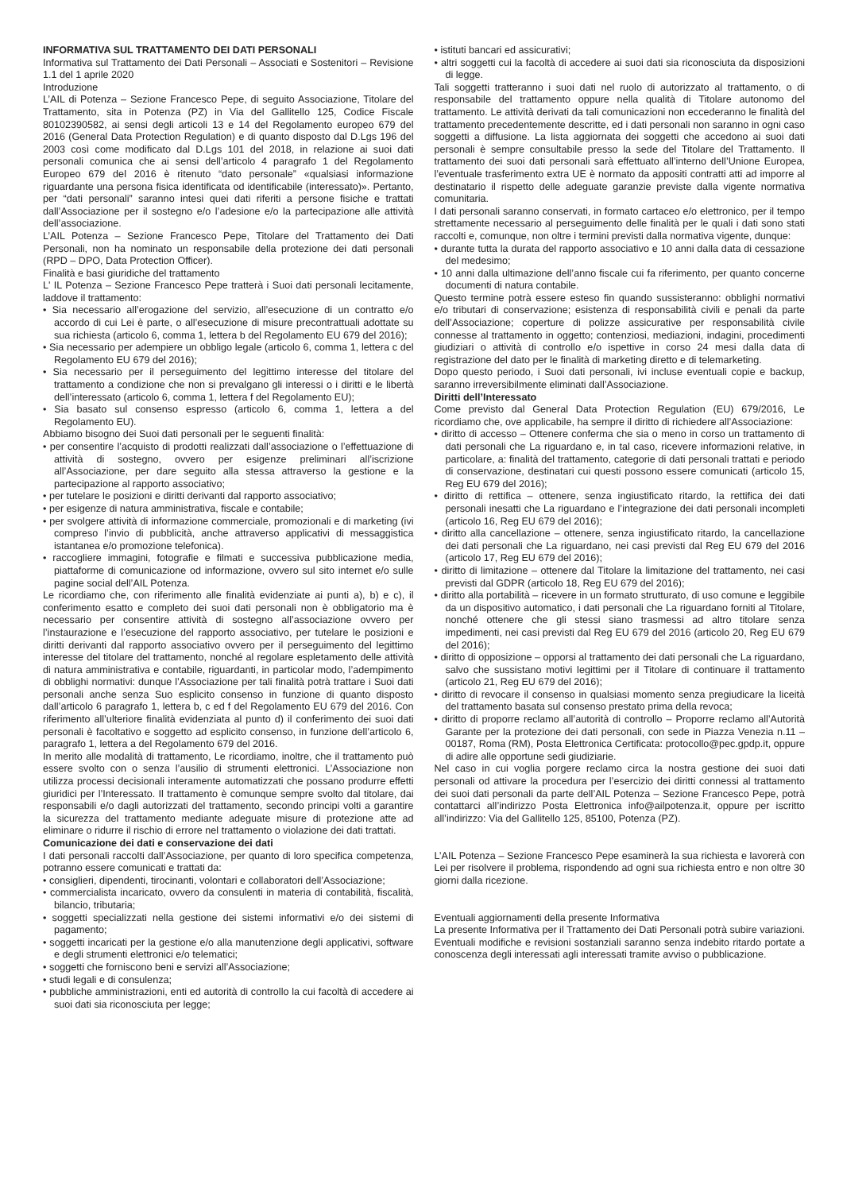INFORMATIVA SUL TRATTAMENTO DEI DATI PERSONALI
Informativa sul Trattamento dei Dati Personali – Associati e Sostenitori – Revisione 1.1 del 1 aprile 2020
Introduzione
L’AIL di Potenza – Sezione Francesco Pepe, di seguito Associazione, Titolare del Trattamento, sita in Potenza (PZ) in Via del Gallitello 125, Codice Fiscale 80102390582, ai sensi degli articoli 13 e 14 del Regolamento europeo 679 del 2016 (General Data Protection Regulation) e di quanto disposto dal D.Lgs 196 del 2003 così come modificato dal D.Lgs 101 del 2018, in relazione ai suoi dati personali comunica che ai sensi dell’articolo 4 paragrafo 1 del Regolamento Europeo 679 del 2016 è ritenuto “dato personale” «qualsiasi informazione riguardante una persona fisica identificata od identificabile (interessato)». Pertanto, per “dati personali” saranno intesi quei dati riferiti a persone fisiche e trattati dall’Associazione per il sostegno e/o l’adesione e/o la partecipazione alle attività dell’associazione.
L’AIL Potenza – Sezione Francesco Pepe, Titolare del Trattamento dei Dati Personali, non ha nominato un responsabile della protezione dei dati personali (RPD – DPO, Data Protection Officer).
Finalità e basi giuridiche del trattamento
L' IL Potenza – Sezione Francesco Pepe tratterà i Suoi dati personali lecitamente, laddove il trattamento:
• Sia necessario all’erogazione del servizio, all’esecuzione di un contratto e/o accordo di cui Lei è parte, o all’esecuzione di misure precontrattuali adottate su sua richiesta (articolo 6, comma 1, lettera b del Regolamento EU 679 del 2016);
• Sia necessario per adempiere un obbligo legale (articolo 6, comma 1, lettera c del Regolamento EU 679 del 2016);
• Sia necessario per il perseguimento del legittimo interesse del titolare del trattamento a condizione che non si prevalgano gli interessi o i diritti e le libertà dell’interessato (articolo 6, comma 1, lettera f del Regolamento EU);
• Sia basato sul consenso espresso (articolo 6, comma 1, lettera a del Regolamento EU).
Abbiamo bisogno dei Suoi dati personali per le seguenti finalità:
• per consentire l’acquisto di prodotti realizzati dall’associazione o l’effettuazione di attività di sostegno, ovvero per esigenze preliminari all’iscrizione all’Associazione, per dare seguito alla stessa attraverso la gestione e la partecipazione al rapporto associativo;
• per tutelare le posizioni e diritti derivanti dal rapporto associativo;
• per esigenze di natura amministrativa, fiscale e contabile;
• per svolgere attività di informazione commerciale, promozionali e di marketing (ivi compreso l’invio di pubblicità, anche attraverso applicativi di messaggistica istantanea e/o promozione telefonica).
• raccogliere immagini, fotografie e filmati e successiva pubblicazione media, piattaforme di comunicazione od informazione, ovvero sul sito internet e/o sulle pagine social dell’AIL Potenza.
Le ricordiamo che, con riferimento alle finalità evidenziate ai punti a), b) e c), il conferimento esatto e completo dei suoi dati personali non è obbligatorio ma è necessario per consentire attività di sostegno all’associazione ovvero per l’instaurazione e l’esecuzione del rapporto associativo, per tutelare le posizioni e diritti derivanti dal rapporto associativo ovvero per il perseguimento del legittimo interesse del titolare del trattamento, nonché al regolare espletamento delle attività di natura amministrativa e contabile, riguardanti, in particolar modo, l’adempimento di obblighi normativi: dunque l’Associazione per tali finalità potrà trattare i Suoi dati personali anche senza Suo esplicito consenso in funzione di quanto disposto dall’articolo 6 paragrafo 1, lettera b, c ed f del Regolamento EU 679 del 2016. Con riferimento all’ulteriore finalità evidenziata al punto d) il conferimento dei suoi dati personali è facoltativo e soggetto ad esplicito consenso, in funzione dell’articolo 6, paragrafo 1, lettera a del Regolamento 679 del 2016.
In merito alle modalità di trattamento, Le ricordiamo, inoltre, che il trattamento può essere svolto con o senza l’ausilio di strumenti elettronici. L’Associazione non utilizza processi decisionali interamente automatizzati che possano produrre effetti giuridici per l’Interessato. Il trattamento è comunque sempre svolto dal titolare, dai responsabili e/o dagli autorizzati del trattamento, secondo principi volti a garantire la sicurezza del trattamento mediante adeguate misure di protezione atte ad eliminare o ridurre il rischio di errore nel trattamento o violazione dei dati trattati.
Comunicazione dei dati e conservazione dei dati
I dati personali raccolti dall’Associazione, per quanto di loro specifica competenza, potranno essere comunicati e trattati da:
• consiglieri, dipendenti, tirocinanti, volontari e collaboratori dell’Associazione;
• commercialista incaricato, ovvero da consulenti in materia di contabilità, fiscalità, bilancio, tributaria;
• soggetti specializzati nella gestione dei sistemi informativi e/o dei sistemi di pagamento;
• soggetti incaricati per la gestione e/o alla manutenzione degli applicativi, software e degli strumenti elettronici e/o telematici;
• soggetti che forniscono beni e servizi all’Associazione;
• studi legali e di consulenza;
• pubbliche amministrazioni, enti ed autorità di controllo la cui facoltà di accedere ai suoi dati sia riconosciuta per legge;
• istituti bancari ed assicurativi;
• altri soggetti cui la facoltà di accedere ai suoi dati sia riconosciuta da disposizioni di legge.
Tali soggetti tratteranno i suoi dati nel ruolo di autorizzato al trattamento, o di responsabile del trattamento oppure nella qualità di Titolare autonomo del trattamento. Le attività derivati da tali comunicazioni non eccederanno le finalità del trattamento precedentemente descritte, ed i dati personali non saranno in ogni caso soggetti a diffusione. La lista aggiornata dei soggetti che accedono ai suoi dati personali è sempre consultabile presso la sede del Titolare del Trattamento. Il trattamento dei suoi dati personali sarà effettuato all’interno dell’Unione Europea, l’eventuale trasferimento extra UE è normato da appositi contratti atti ad imporre al destinatario il rispetto delle adeguate garanzie previste dalla vigente normativa comunitaria.
I dati personali saranno conservati, in formato cartaceo e/o elettronico, per il tempo strettamente necessario al perseguimento delle finalità per le quali i dati sono stati raccolti e, comunque, non oltre i termini previsti dalla normativa vigente, dunque:
• durante tutta la durata del rapporto associativo e 10 anni dalla data di cessazione del medesimo;
• 10 anni dalla ultimazione dell’anno fiscale cui fa riferimento, per quanto concerne documenti di natura contabile.
Questo termine potrà essere esteso fin quando sussisteranno: obblighi normativi e/o tributari di conservazione; esistenza di responsabilità civili e penali da parte dell’Associazione; coperture di polizze assicurative per responsabilità civile connesse al trattamento in oggetto; contenziosi, mediazioni, indagini, procedimenti giudiziari o attività di controllo e/o ispettive in corso 24 mesi dalla data di registrazione del dato per le finalità di marketing diretto e di telemarketing.
Dopo questo periodo, i Suoi dati personali, ivi incluse eventuali copie e backup, saranno irreversibilmente eliminati dall’Associazione.
Diritti dell’Interessato
Come previsto dal General Data Protection Regulation (EU) 679/2016, Le ricordiamo che, ove applicabile, ha sempre il diritto di richiedere all’Associazione:
• diritto di accesso – Ottenere conferma che sia o meno in corso un trattamento di dati personali che La riguardano e, in tal caso, ricevere informazioni relative, in particolare, a: finalità del trattamento, categorie di dati personali trattati e periodo di conservazione, destinatari cui questi possono essere comunicati (articolo 15, Reg EU 679 del 2016);
• diritto di rettifica – ottenere, senza ingiustificato ritardo, la rettifica dei dati personali inesatti che La riguardano e l’integrazione dei dati personali incompleti (articolo 16, Reg EU 679 del 2016);
• diritto alla cancellazione – ottenere, senza ingiustificato ritardo, la cancellazione dei dati personali che La riguardano, nei casi previsti dal Reg EU 679 del 2016 (articolo 17, Reg EU 679 del 2016);
• diritto di limitazione – ottenere dal Titolare la limitazione del trattamento, nei casi previsti dal GDPR (articolo 18, Reg EU 679 del 2016);
• diritto alla portabilità – ricevere in un formato strutturato, di uso comune e leggibile da un dispositivo automatico, i dati personali che La riguardano forniti al Titolare, nonché ottenere che gli stessi siano trasmessi ad altro titolare senza impedimenti, nei casi previsti dal Reg EU 679 del 2016 (articolo 20, Reg EU 679 del 2016);
• diritto di opposizione – opporsi al trattamento dei dati personali che La riguardano, salvo che sussistano motivi legittimi per il Titolare di continuare il trattamento (articolo 21, Reg EU 679 del 2016);
• diritto di revocare il consenso in qualsiasi momento senza pregiudicare la liceità del trattamento basata sul consenso prestato prima della revoca;
• diritto di proporre reclamo all’autorità di controllo – Proporre reclamo all’Autorità Garante per la protezione dei dati personali, con sede in Piazza Venezia n.11 – 00187, Roma (RM), Posta Elettronica Certificata: protocollo@pec.gpdp.it, oppure di adire alle opportune sedi giudiziarie.
Nel caso in cui voglia porgere reclamo circa la nostra gestione dei suoi dati personali od attivare la procedura per l’esercizio dei diritti connessi al trattamento dei suoi dati personali da parte dell’AIL Potenza – Sezione Francesco Pepe, potrà contattarci all’indirizzo Posta Elettronica info@ailpotenza.it, oppure per iscritto all’indirizzo: Via del Gallitello 125, 85100, Potenza (PZ).
L’AIL Potenza – Sezione Francesco Pepe esaminerà la sua richiesta e lavorerà con Lei per risolvere il problema, rispondendo ad ogni sua richiesta entro e non oltre 30 giorni dalla ricezione.
Eventuali aggiornamenti della presente Informativa
La presente Informativa per il Trattamento dei Dati Personali potrà subire variazioni. Eventuali modifiche e revisioni sostanziali saranno senza indebito ritardo portate a conoscenza degli interessati agli interessati tramite avviso o pubblicazione.